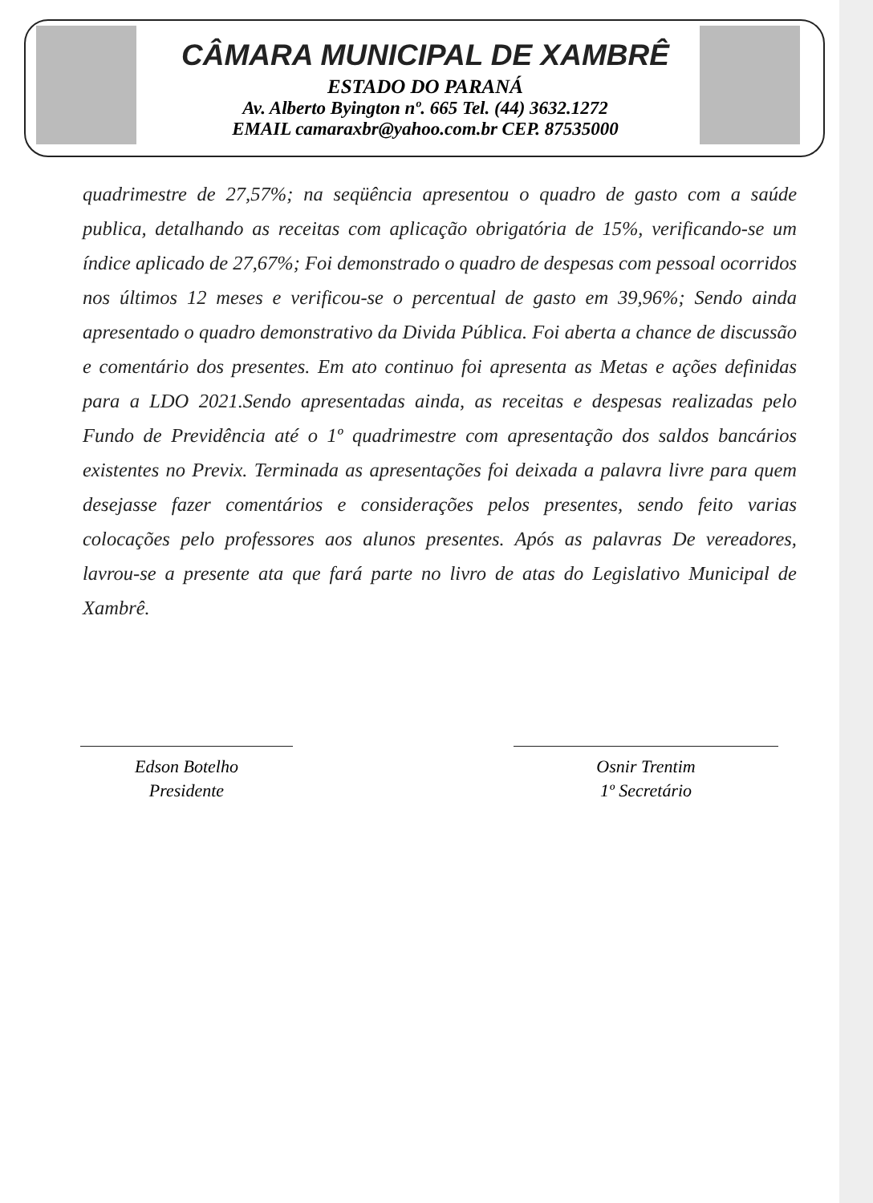CÂMARA MUNICIPAL DE XAMBRÊ
ESTADO DO PARANÁ
Av. Alberto Byington nº. 665 Tel. (44) 3632.1272
EMAIL camaraxbr@yahoo.com.br CEP. 87535000
quadrimestre de 27,57%; na seqüência apresentou o quadro de gasto com a saúde publica, detalhando as receitas com aplicação obrigatória de 15%, verificando-se um índice aplicado de 27,67%; Foi demonstrado o quadro de despesas com pessoal ocorridos nos últimos 12 meses e verificou-se o percentual de gasto em 39,96%; Sendo ainda apresentado o quadro demonstrativo da Divida Pública. Foi aberta a chance de discussão e comentário dos presentes. Em ato continuo foi apresenta as Metas e ações definidas para a LDO 2021.Sendo apresentadas ainda, as receitas e despesas realizadas pelo Fundo de Previdência até o 1º quadrimestre com apresentação dos saldos bancários existentes no Previx. Terminada as apresentações foi deixada a palavra livre para quem desejasse fazer comentários e considerações pelos presentes, sendo feito varias colocações pelo professores aos alunos presentes. Após as palavras De vereadores, lavrou-se a presente ata que fará parte no livro de atas do Legislativo Municipal de Xambrê.
Edson Botelho
Presidente
Osnir Trentim
1º Secretário